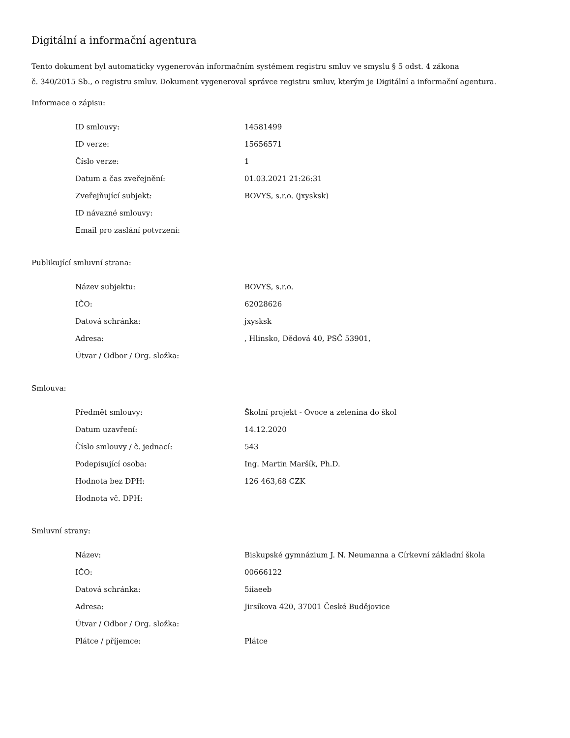Digitální a informační agentura
Tento dokument byl automaticky vygenerován informačním systémem registru smluv ve smyslu § 5 odst. 4 zákona
č. 340/2015 Sb., o registru smluv. Dokument vygeneroval správce registru smluv, kterým je Digitální a informační agentura.
Informace o zápisu:
| ID smlouvy: | 14581499 |
| ID verze: | 15656571 |
| Číslo verze: | 1 |
| Datum a čas zveřejnění: | 01.03.2021 21:26:31 |
| Zveřejňující subjekt: | BOVYS, s.r.o. (jxysksk) |
| ID návazné smlouvy: | |
| Email pro zaslání potvrzení: | |
Publikující smluvní strana:
| Název subjektu: | BOVYS, s.r.o. |
| IČO: | 62028626 |
| Datová schránka: | jxysksk |
| Adresa: | , Hlinsko, Dědová 40, PSČ 53901, |
| Útvar / Odbor / Org. složka: | |
Smlouva:
| Předmět smlouvy: | Školní projekt - Ovoce a zelenina do škol |
| Datum uzavření: | 14.12.2020 |
| Číslo smlouvy / č. jednací: | 543 |
| Podepisující osoba: | Ing. Martin Maršík, Ph.D. |
| Hodnota bez DPH: | 126 463,68 CZK |
| Hodnota vč. DPH: | |
Smluvní strany:
| Název: | Biskupské gymnázium J. N. Neumanna a Církevní základní škola |
| IČO: | 00666122 |
| Datová schránka: | 5iiaeeb |
| Adresa: | Jirsíkova 420, 37001 České Budějovice |
| Útvar / Odbor / Org. složka: | |
| Plátce / příjemce: | Plátce |